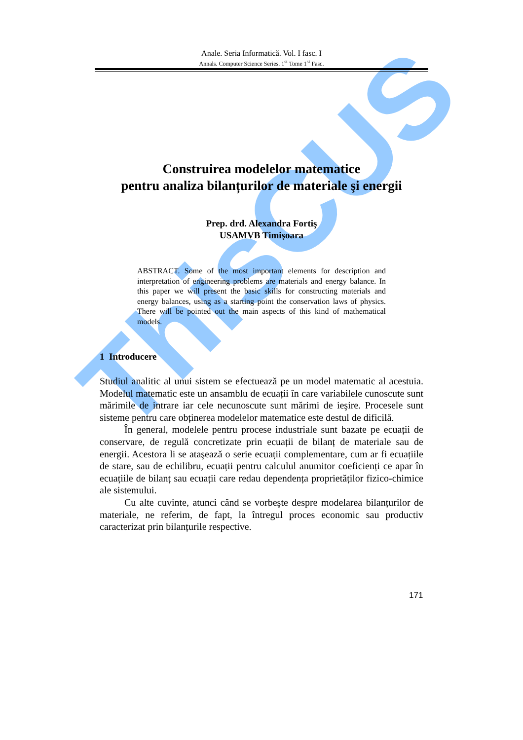ThisCUS
Anale. Seria Informatică. Vol. I fasc. I
Annals. Computer Science Series. 1<sup>st</sup> Tome 1<sup>st</sup> Fasc.
Construirea modelelor matematice
pentru analiza bilanțurilor de materiale şi energii
Prep. drd. Alexandra Fortiş
USAMVB Timişoara
ABSTRACT. Some of the most important elements for description and interpretation of engineering problems are materials and energy balance. In this paper we will present the basic skills for constructing materials and energy balances, using as a starting point the conservation laws of physics. There will be pointed out the main aspects of this kind of mathematical models.
1 Introducere
Studiul analitic al unui sistem se efectuează pe un model matematic al acestuia. Modelul matematic este un ansamblu de ecuații în care variabilele cunoscute sunt mărimile de intrare iar cele necunoscute sunt mărimi de ieşire. Procesele sunt sisteme pentru care obținerea modelelor matematice este destul de dificilă.
În general, modelele pentru procese industriale sunt bazate pe ecuații de conservare, de regulă concretizate prin ecuații de bilanț de materiale sau de energii. Acestora li se ataşează o serie ecuații complementare, cum ar fi ecuațiile de stare, sau de echilibru, ecuații pentru calculul anumitor coeficienți ce apar în ecuațiile de bilanț sau ecuații care redau dependența proprietăților fizico-chimice ale sistemului.
Cu alte cuvinte, atunci când se vorbeşte despre modelarea bilanțurilor de materiale, ne referim, de fapt, la întregul proces economic sau productiv caracterizat prin bilanțurile respective.
171